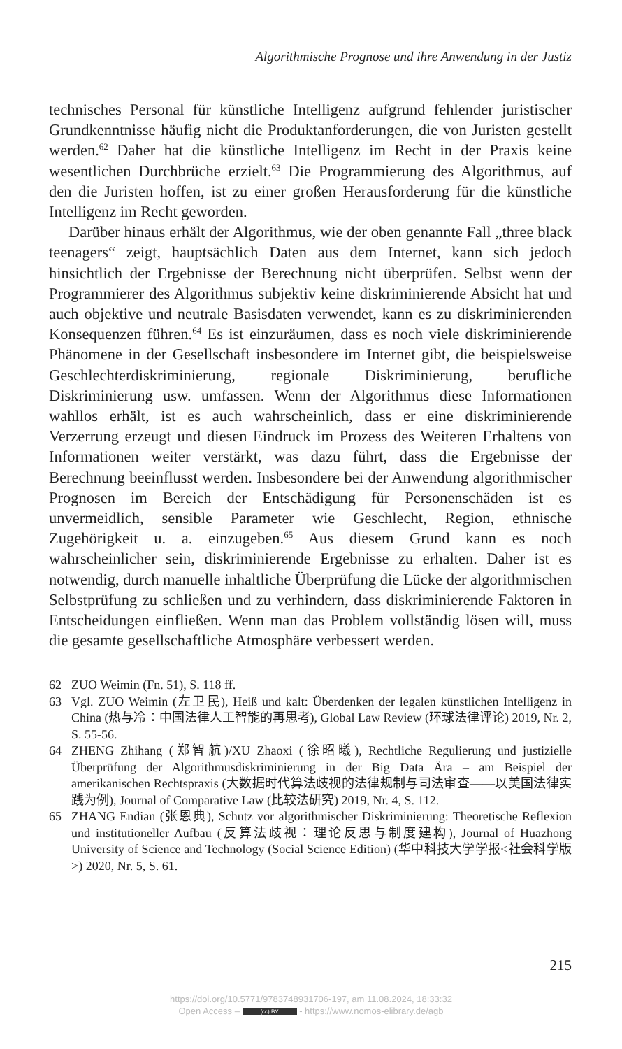Algorithmische Prognose und ihre Anwendung in der Justiz
technisches Personal für künstliche Intelligenz aufgrund fehlender juristischer Grundkenntnisse häufig nicht die Produktanforderungen, die von Juristen gestellt werden.<sup>62</sup> Daher hat die künstliche Intelligenz im Recht in der Praxis keine wesentlichen Durchbrüche erzielt.<sup>63</sup> Die Programmierung des Algorithmus, auf den die Juristen hoffen, ist zu einer großen Herausforderung für die künstliche Intelligenz im Recht geworden.
Darüber hinaus erhält der Algorithmus, wie der oben genannte Fall „three black teenagers“ zeigt, hauptsächlich Daten aus dem Internet, kann sich jedoch hinsichtlich der Ergebnisse der Berechnung nicht überprüfen. Selbst wenn der Programmierer des Algorithmus subjektiv keine diskriminierende Absicht hat und auch objektive und neutrale Basisdaten verwendet, kann es zu diskriminierenden Konsequenzen führen.<sup>64</sup> Es ist einzuräumen, dass es noch viele diskriminierende Phänomene in der Gesellschaft insbesondere im Internet gibt, die beispielsweise Geschlechterdiskriminierung, regionale Diskriminierung, berufliche Diskriminierung usw. umfassen. Wenn der Algorithmus diese Informationen wahllos erhält, ist es auch wahrscheinlich, dass er eine diskriminierende Verzerrung erzeugt und diesen Eindruck im Prozess des Weiteren Erhaltens von Informationen weiter verstärkt, was dazu führt, dass die Ergebnisse der Berechnung beeinflusst werden. Insbesondere bei der Anwendung algorithmischer Prognosen im Bereich der Entschädigung für Personenschäden ist es unvermeidlich, sensible Parameter wie Geschlecht, Region, ethnische Zugehörigkeit u. a. einzugeben.<sup>65</sup> Aus diesem Grund kann es noch wahrscheinlicher sein, diskriminierende Ergebnisse zu erhalten. Daher ist es notwendig, durch manuelle inhaltliche Überprüfung die Lücke der algorithmischen Selbstprüfung zu schließen und zu verhindern, dass diskriminierende Faktoren in Entscheidungen einfließen. Wenn man das Problem vollständig lösen will, muss die gesamte gesellschaftliche Atmosphäre verbessert werden.
62 ZUO Weimin (Fn. 51), S. 118 ff.
63 Vgl. ZUO Weimin (左卫民), Heiß und kalt: Überdenken der legalen künstlichen Intelligenz in China (热与冷：中国法律人工智能的再思考), Global Law Review (环球法律评论) 2019, Nr. 2, S. 55-56.
64 ZHENG Zhihang (郑智航)/XU Zhaoxi (徐昭曦), Rechtliche Regulierung und justizielle Überprüfung der Algorithmusdiskriminierung in der Big Data Ära – am Beispiel der amerikanischen Rechtspraxis (大数据时代算法歧视的法律规制与司法审查——以美国法律实践为例), Journal of Comparative Law (比较法研究) 2019, Nr. 4, S. 112.
65 ZHANG Endian (张恩典), Schutz vor algorithmischer Diskriminierung: Theoretische Reflexion und institutioneller Aufbau (反算法歧视：理论反思与制度建构), Journal of Huazhong University of Science and Technology (Social Science Edition) (华中科技大学学报<社会科学版>) 2020, Nr. 5, S. 61.
215
https://doi.org/10.5771/9783748931706-197, am 11.08.2024, 18:33:32
Open Access – (cc) BY - https://www.nomos-elibrary.de/agb